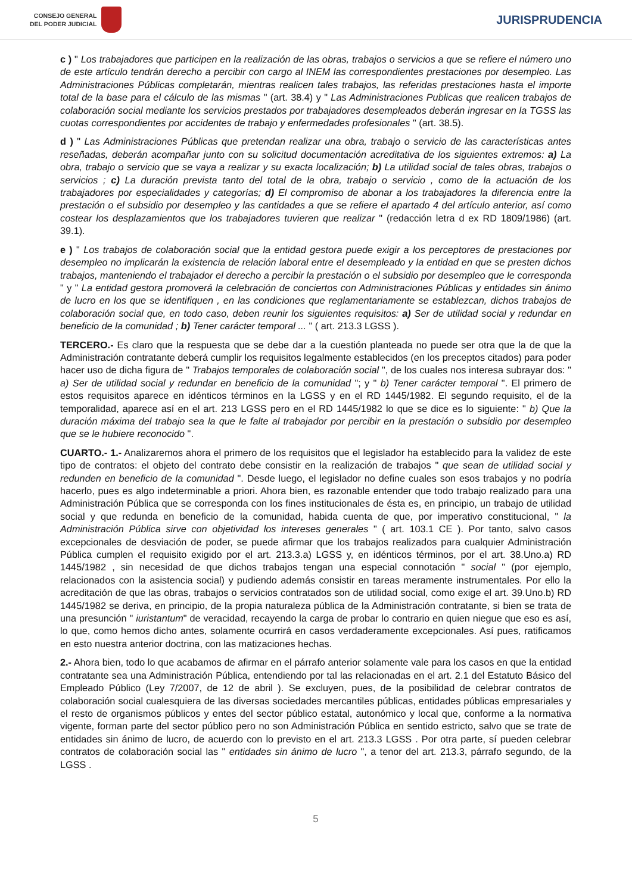CONSEJO GENERAL
DEL PODER JUDICIAL
JURISPRUDENCIA
c ) " Los trabajadores que participen en la realización de las obras, trabajos o servicios a que se refiere el número uno de este artículo tendrán derecho a percibir con cargo al INEM las correspondientes prestaciones por desempleo. Las Administraciones Públicas completarán, mientras realicen tales trabajos, las referidas prestaciones hasta el importe total de la base para el cálculo de las mismas " (art. 38.4) y " Las Administraciones Publicas que realicen trabajos de colaboración social mediante los servicios prestados por trabajadores desempleados deberán ingresar en la TGSS las cuotas correspondientes por accidentes de trabajo y enfermedades profesionales " (art. 38.5).
d ) " Las Administraciones Públicas que pretendan realizar una obra, trabajo o servicio de las características antes reseñadas, deberán acompañar junto con su solicitud documentación acreditativa de los siguientes extremos: a) La obra, trabajo o servicio que se vaya a realizar y su exacta localización; b) La utilidad social de tales obras, trabajos o servicios ; c) La duración prevista tanto del total de la obra, trabajo o servicio , como de la actuación de los trabajadores por especialidades y categorías; d) El compromiso de abonar a los trabajadores la diferencia entre la prestación o el subsidio por desempleo y las cantidades a que se refiere el apartado 4 del artículo anterior, así como costear los desplazamientos que los trabajadores tuvieren que realizar " (redacción letra d ex RD 1809/1986) (art. 39.1).
e ) " Los trabajos de colaboración social que la entidad gestora puede exigir a los perceptores de prestaciones por desempleo no implicarán la existencia de relación laboral entre el desempleado y la entidad en que se presten dichos trabajos, manteniendo el trabajador el derecho a percibir la prestación o el subsidio por desempleo que le corresponda " y " La entidad gestora promoverá la celebración de conciertos con Administraciones Públicas y entidades sin ánimo de lucro en los que se identifiquen , en las condiciones que reglamentariamente se establezcan, dichos trabajos de colaboración social que, en todo caso, deben reunir los siguientes requisitos: a) Ser de utilidad social y redundar en beneficio de la comunidad ; b) Tener carácter temporal ... " ( art. 213.3 LGSS ).
TERCERO.- Es claro que la respuesta que se debe dar a la cuestión planteada no puede ser otra que la de que la Administración contratante deberá cumplir los requisitos legalmente establecidos (en los preceptos citados) para poder hacer uso de dicha figura de " Trabajos temporales de colaboración social ", de los cuales nos interesa subrayar dos: " a) Ser de utilidad social y redundar en beneficio de la comunidad "; y " b) Tener carácter temporal ". El primero de estos requisitos aparece en idénticos términos en la LGSS y en el RD 1445/1982. El segundo requisito, el de la temporalidad, aparece así en el art. 213 LGSS pero en el RD 1445/1982 lo que se dice es lo siguiente: " b) Que la duración máxima del trabajo sea la que le falte al trabajador por percibir en la prestación o subsidio por desempleo que se le hubiere reconocido ".
CUARTO.- 1.- Analizaremos ahora el primero de los requisitos que el legislador ha establecido para la validez de este tipo de contratos: el objeto del contrato debe consistir en la realización de trabajos " que sean de utilidad social y redunden en beneficio de la comunidad ". Desde luego, el legislador no define cuales son esos trabajos y no podría hacerlo, pues es algo indeterminable a priori. Ahora bien, es razonable entender que todo trabajo realizado para una Administración Pública que se corresponda con los fines institucionales de ésta es, en principio, un trabajo de utilidad social y que redunda en beneficio de la comunidad, habida cuenta de que, por imperativo constitucional, " la Administración Pública sirve con objetividad los intereses generales " ( art. 103.1 CE ). Por tanto, salvo casos excepcionales de desviación de poder, se puede afirmar que los trabajos realizados para cualquier Administración Pública cumplen el requisito exigido por el art. 213.3.a) LGSS y, en idénticos términos, por el art. 38.Uno.a) RD 1445/1982 , sin necesidad de que dichos trabajos tengan una especial connotación " social " (por ejemplo, relacionados con la asistencia social) y pudiendo además consistir en tareas meramente instrumentales. Por ello la acreditación de que las obras, trabajos o servicios contratados son de utilidad social, como exige el art. 39.Uno.b) RD 1445/1982 se deriva, en principio, de la propia naturaleza pública de la Administración contratante, si bien se trata de una presunción " iuristantum" de veracidad, recayendo la carga de probar lo contrario en quien niegue que eso es así, lo que, como hemos dicho antes, solamente ocurrirá en casos verdaderamente excepcionales. Así pues, ratificamos en esto nuestra anterior doctrina, con las matizaciones hechas.
2.- Ahora bien, todo lo que acabamos de afirmar en el párrafo anterior solamente vale para los casos en que la entidad contratante sea una Administración Pública, entendiendo por tal las relacionadas en el art. 2.1 del Estatuto Básico del Empleado Público (Ley 7/2007, de 12 de abril ). Se excluyen, pues, de la posibilidad de celebrar contratos de colaboración social cualesquiera de las diversas sociedades mercantiles públicas, entidades públicas empresariales y el resto de organismos públicos y entes del sector público estatal, autonómico y local que, conforme a la normativa vigente, forman parte del sector público pero no son Administración Pública en sentido estricto, salvo que se trate de entidades sin ánimo de lucro, de acuerdo con lo previsto en el art. 213.3 LGSS . Por otra parte, sí pueden celebrar contratos de colaboración social las " entidades sin ánimo de lucro ", a tenor del art. 213.3, párrafo segundo, de la LGSS .
5